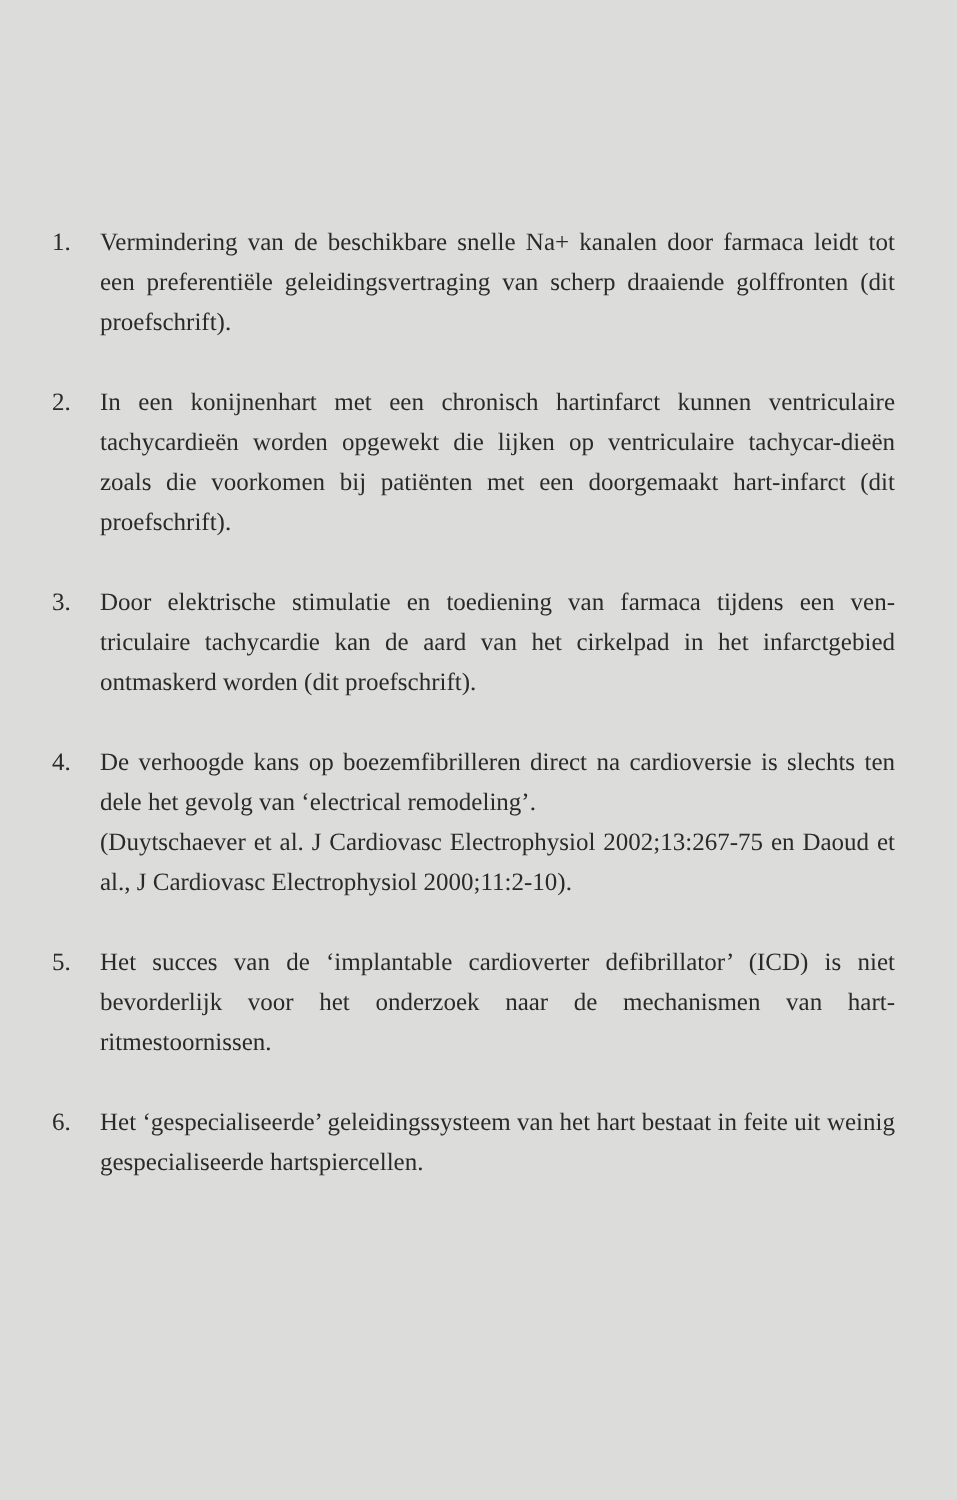1. Vermindering van de beschikbare snelle Na+ kanalen door farmaca leidt tot een preferentiële geleidingsvertraging van scherp draaiende golffronten (dit proefschrift).
2. In een konijnenhart met een chronisch hartinfarct kunnen ventriculaire tachycardieën worden opgewekt die lijken op ventriculaire tachycar-dieën zoals die voorkomen bij patiënten met een doorgemaakt hart-infarct (dit proefschrift).
3. Door elektrische stimulatie en toediening van farmaca tijdens een ven-triculaire tachycardie kan de aard van het cirkelpad in het infarctgebied ontmaskerd worden (dit proefschrift).
4. De verhoogde kans op boezemfibrilleren direct na cardioversie is slechts ten dele het gevolg van ‘electrical remodeling’.
(Duytschaever et al. J Cardiovasc Electrophysiol 2002;13:267-75 en Daoud et al., J Cardiovasc Electrophysiol 2000;11:2-10).
5. Het succes van de ‘implantable cardioverter defibrillator’ (ICD) is niet bevorderlijk voor het onderzoek naar de mechanismen van hart-ritmestoornissen.
6. Het ‘gespecialiseerde’ geleidingssysteem van het hart bestaat in feite uit weinig gespecialiseerde hartspiercellen.